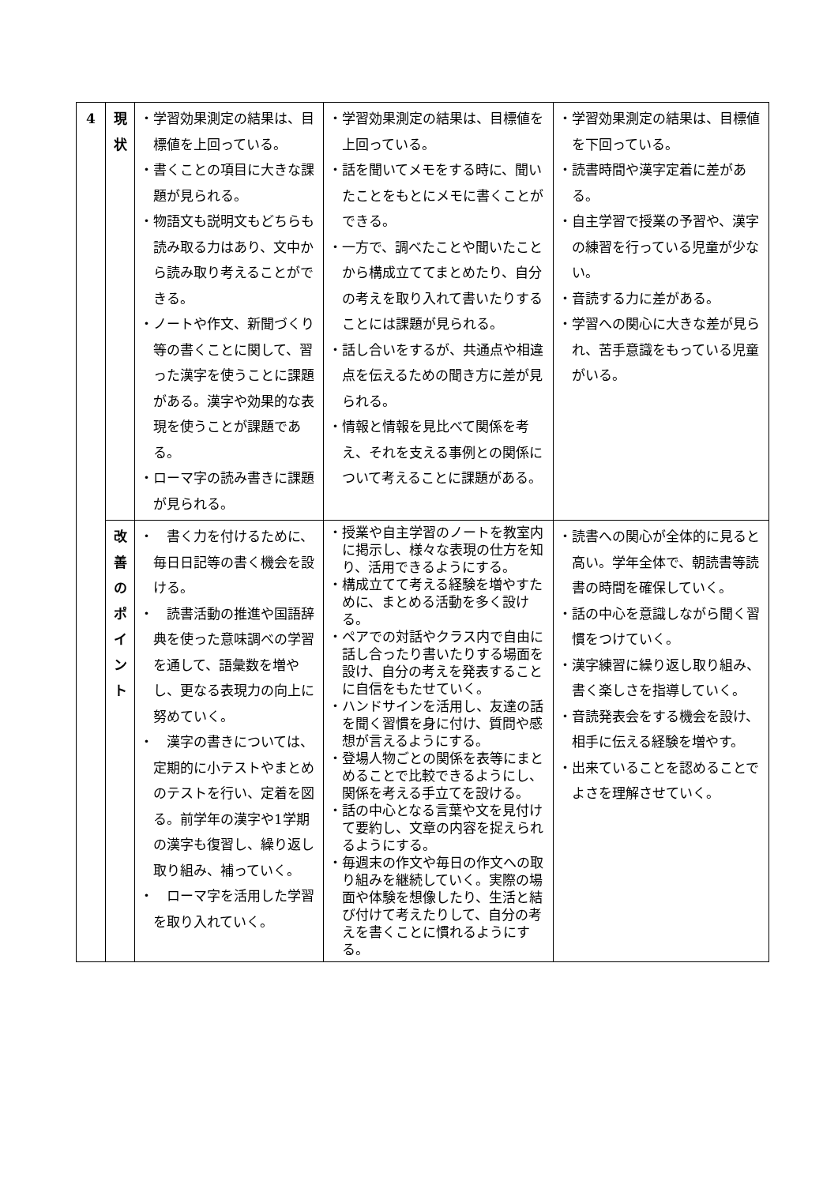| 4 | 現 状 | ・学習効果測定の結果は、目標値を上回っている。 ・書くことの項目に大きな課題が見られる。 ・物語文も説明文もどちらも読み取る力はあり、文中から読み取り考えることができる。 ・ノートや作文、新聞づくり等の書くことに関して、習った漢字を使うことに課題がある。漢字や効果的な表現を使うことが課題である。 ・ローマ字の読み書きに課題が見られる。 | ・学習効果測定の結果は、目標値を上回っている。 ・話を聞いてメモをする時に、聞いたことをもとにメモに書くことができる。 ・一方で、調べたことや聞いたことから構成立ててまとめたり、自分の考えを取り入れて書いたりすることには課題が見られる。 ・話し合いをするが、共通点や相違点を伝えるための聞き方に差が見られる。 ・情報と情報を見比べて関係を考え、それを支える事例との関係について考えることに課題がある。 | ・学習効果測定の結果は、目標値を下回っている。 ・読書時間や漢字定着に差がある。 ・自主学習で授業の予習や、漢字の練習を行っている児童が少ない。 ・音読する力に差がある。 ・学習への関心に大きな差が見られ、苦手意識をもっている児童がいる。 |
| | 改 善 の ポ イ ン ト | ・ 書く力を付けるために、毎日日記等の書く機会を設ける。 ・ 読書活動の推進や国語辞典を使った意味調べの学習を通して、語彙数を増やし、更なる表現力の向上に努めていく。 ・ 漢字の書きについては、定期的に小テストやまとめのテストを行い、定着を図る。前学年の漢字や1学期の漢字も復習し、繰り返し取り組み、補っていく。 ・ ローマ字を活用した学習を取り入れていく。 | ・授業や自主学習のノートを教室内に掲示し、様々な表現の仕方を知り、活用できるようにする。 ・構成立てて考える経験を増やすために、まとめる活動を多く設ける。 ・ペアでの対話やクラス内で自由に話し合ったり書いたりする場面を設け、自分の考えを発表することに自信をもたせていく。 ・ハンドサインを活用し、友達の話を聞く習慣を身に付け、質問や感想が言えるようにする。 ・登場人物ごとの関係を表等にまとめることで比較できるようにし、関係を考える手立てを設ける。 ・話の中心となる言葉や文を見付けて要約し、文章の内容を捉えられるようにする。 ・毎週末の作文や毎日の作文への取り組みを継続していく。実際の場面や体験を想像したり、生活と結び付けて考えたりして、自分の考えを書くことに慣れるようにする。 | ・読書への関心が全体的に見ると高い。学年全体で、朝読書等読書の時間を確保していく。 ・話の中心を意識しながら聞く習慣をつけていく。 ・漢字練習に繰り返し取り組み、書く楽しさを指導していく。 ・音読発表会をする機会を設け、相手に伝える経験を増やす。 ・出来ていることを認めることでよさを理解させていく。 |